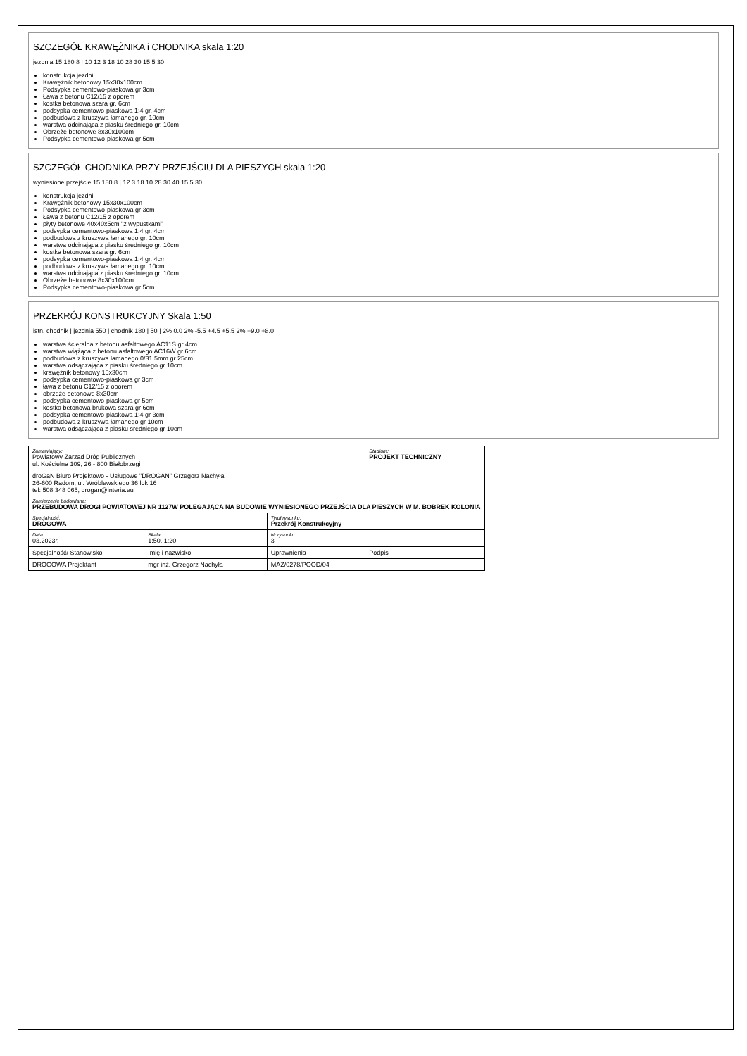SZCZEGÓŁ KRAWĘŻNIKA i CHODNIKA skala 1:20
jezdnia 15 180 8 | 10 12 3 18 10 28 30 15 5 30
konstrukcja jezdni
Krawężnik betonowy 15x30x100cm
Podsypka cementowo-piaskowa gr 3cm
Ława z betonu C12/15 z oporem
kostka betonowa szara gr. 6cm
podsypka cementowo-piaskowa 1:4 gr. 4cm
podbudowa z kruszywa łamanego gr. 10cm
warstwa odcinająca z piasku średniego gr. 10cm
Obrzeże betonowe 8x30x100cm
Podsypka cementowo-piaskowa gr 5cm
SZCZEGÓŁ CHODNIKA PRZY PRZEJŚCIU DLA PIESZYCH skala 1:20
wyniesione przejście 15 180 8 | 12 3 18 10 28 30 40 15 5 30
konstrukcja jezdni
Krawężnik betonowy 15x30x100cm
Podsypka cementowo-piaskowa gr 3cm
Ława z betonu C12/15 z oporem
płyty betonowe 40x40x5cm "z wypustkami"
podsypka cementowo-piaskowa 1:4 gr. 4cm
podbudowa z kruszywa łamanego gr. 10cm
warstwa odcinająca z piasku średniego gr. 10cm
kostka betonowa szara gr. 6cm
podsypka cementowo-piaskowa 1:4 gr. 4cm
podbudowa z kruszywa łamanego gr. 10cm
warstwa odcinająca z piasku średniego gr. 10cm
Obrzeże betonowe 8x30x100cm
Podsypka cementowo-piaskowa gr 5cm
PRZEKRÓJ KONSTRUKCYJNY Skala 1:50
istn. chodnik | jezdnia 550 | chodnik 180 | 50 | 2% 0.0 2% -5.5 +4.5 +5.5 2% +9.0 +8.0
warstwa ścieralna z betonu asfaltowego AC11S gr 4cm
warstwa wiążąca z betonu asfaltowego AC16W gr 6cm
podbudowa z kruszywa łamanego 0/31.5mm gr 25cm
warstwa odsączająca z piasku średniego gr 10cm
krawężnik betonowy 15x30cm
podsypka cementowo-piaskowa gr 3cm
ława z betonu C12/15 z oporem
obrzeże betonowe 8x30cm
podsypka cementowo-piaskowa gr 5cm
kostka betonowa brukowa szara gr 6cm
podsypka cementowo-piaskowa 1:4 gr 3cm
podbudowa z kruszywa łamanego gr 10cm
warstwa odsączająca z piasku średniego gr 10cm
| Zamawiający: Powiatowy Zarząd Dróg Publicznych ul. Kościelna 109, 26 - 800 Białobrzegi | | | Stadium: PROJEKT TECHNICZNY |
| droGaN Biuro Projektowo - Usługowe "DROGAN" Grzegorz Nachyła 26-600 Radom, ul. Wróblewskiego 36 lok 16 tel: 508 348 065, drogan@interia.eu | | | |
| Zamierzenie budowlane: PRZEBUDOWA DROGI POWIATOWEJ NR 1127W POLEGAJĄCA NA BUDOWIE WYNIESIONEGO PRZEJŚCIA DLA PIESZYCH W M. BOBREK KOLONIA | | | |
| Specjalność: DROGOWA | | Tytuł rysunku: Przekrój Konstrukcyjny | |
| Data: 03.2023r. | Skala: 1:50, 1:20 | Nr rysunku: 3 | |
| Specjalność/ Stanowisko | Imię i nazwisko | Uprawnienia | Podpis |
| DROGOWA Projektant | mgr inż. Grzegorz Nachyła | MAZ/0278/POOD/04 | |